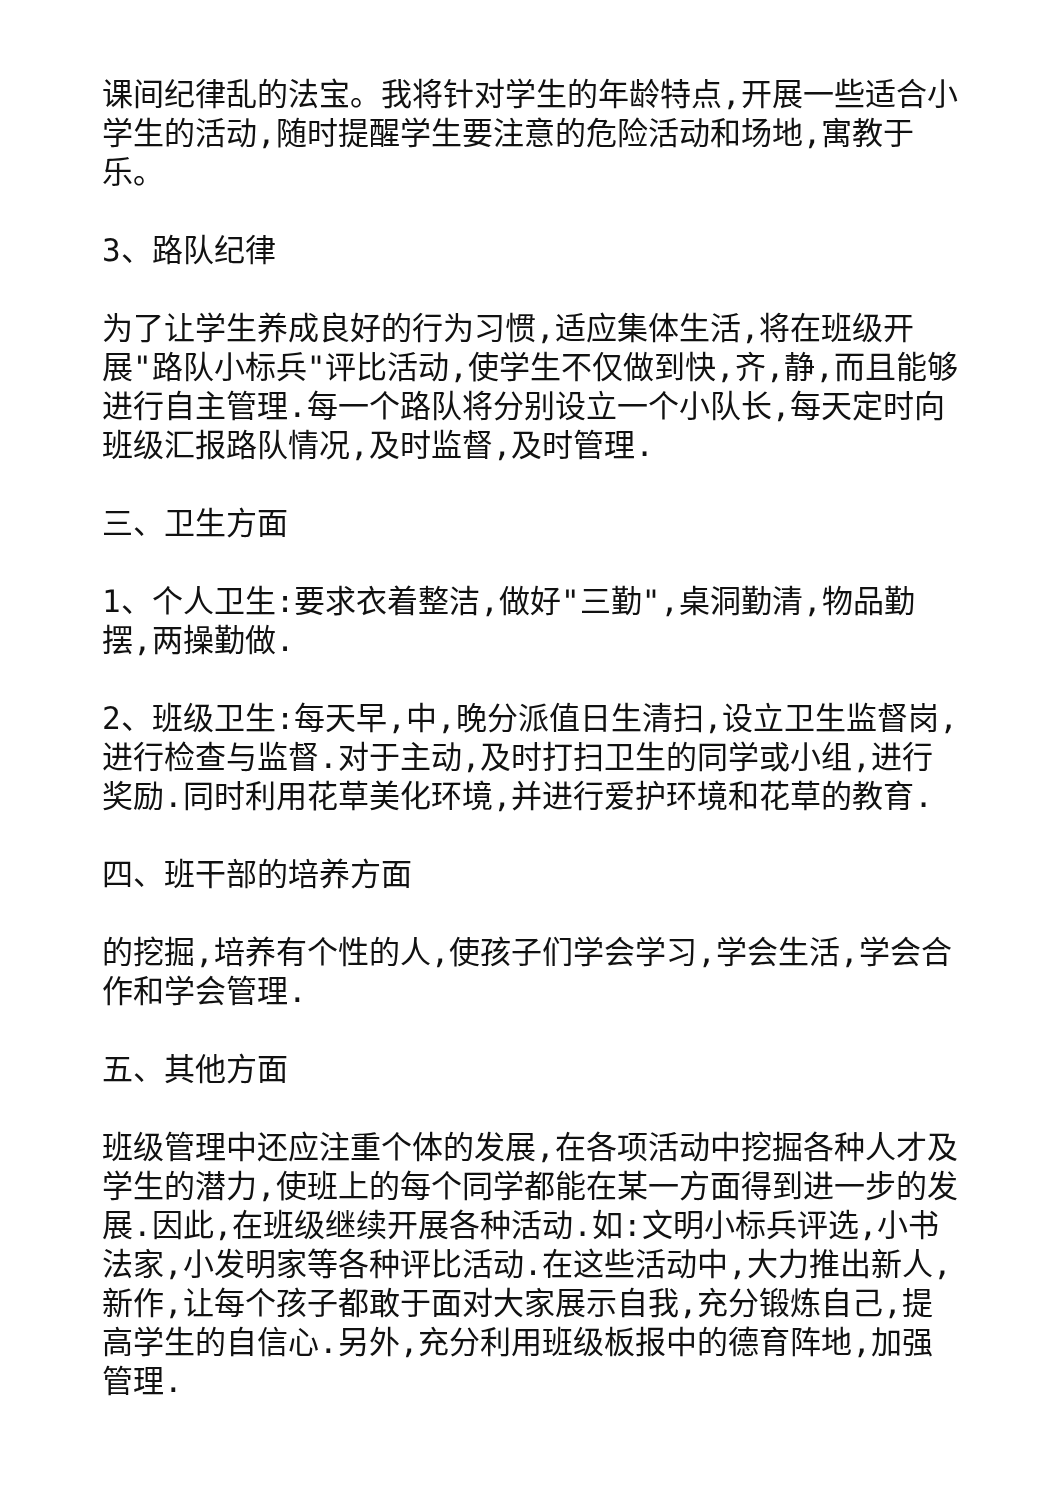课间纪律乱的法宝。我将针对学生的年龄特点,开展一些适合小学生的活动,随时提醒学生要注意的危险活动和场地,寓教于乐。
3、路队纪律
为了让学生养成良好的行为习惯,适应集体生活,将在班级开展"路队小标兵"评比活动,使学生不仅做到快,齐,静,而且能够进行自主管理.每一个路队将分别设立一个小队长,每天定时向班级汇报路队情况,及时监督,及时管理.
三、卫生方面
1、个人卫生:要求衣着整洁,做好"三勤",桌洞勤清,物品勤摆,两操勤做.
2、班级卫生:每天早,中,晚分派值日生清扫,设立卫生监督岗,进行检查与监督.对于主动,及时打扫卫生的同学或小组,进行奖励.同时利用花草美化环境,并进行爱护环境和花草的教育.
四、班干部的培养方面
的挖掘,培养有个性的人,使孩子们学会学习,学会生活,学会合作和学会管理.
五、其他方面
班级管理中还应注重个体的发展,在各项活动中挖掘各种人才及学生的潜力,使班上的每个同学都能在某一方面得到进一步的发展.因此,在班级继续开展各种活动.如:文明小标兵评选,小书法家,小发明家等各种评比活动.在这些活动中,大力推出新人,新作,让每个孩子都敢于面对大家展示自我,充分锻炼自己,提高学生的自信心.另外,充分利用班级板报中的德育阵地,加强管理.